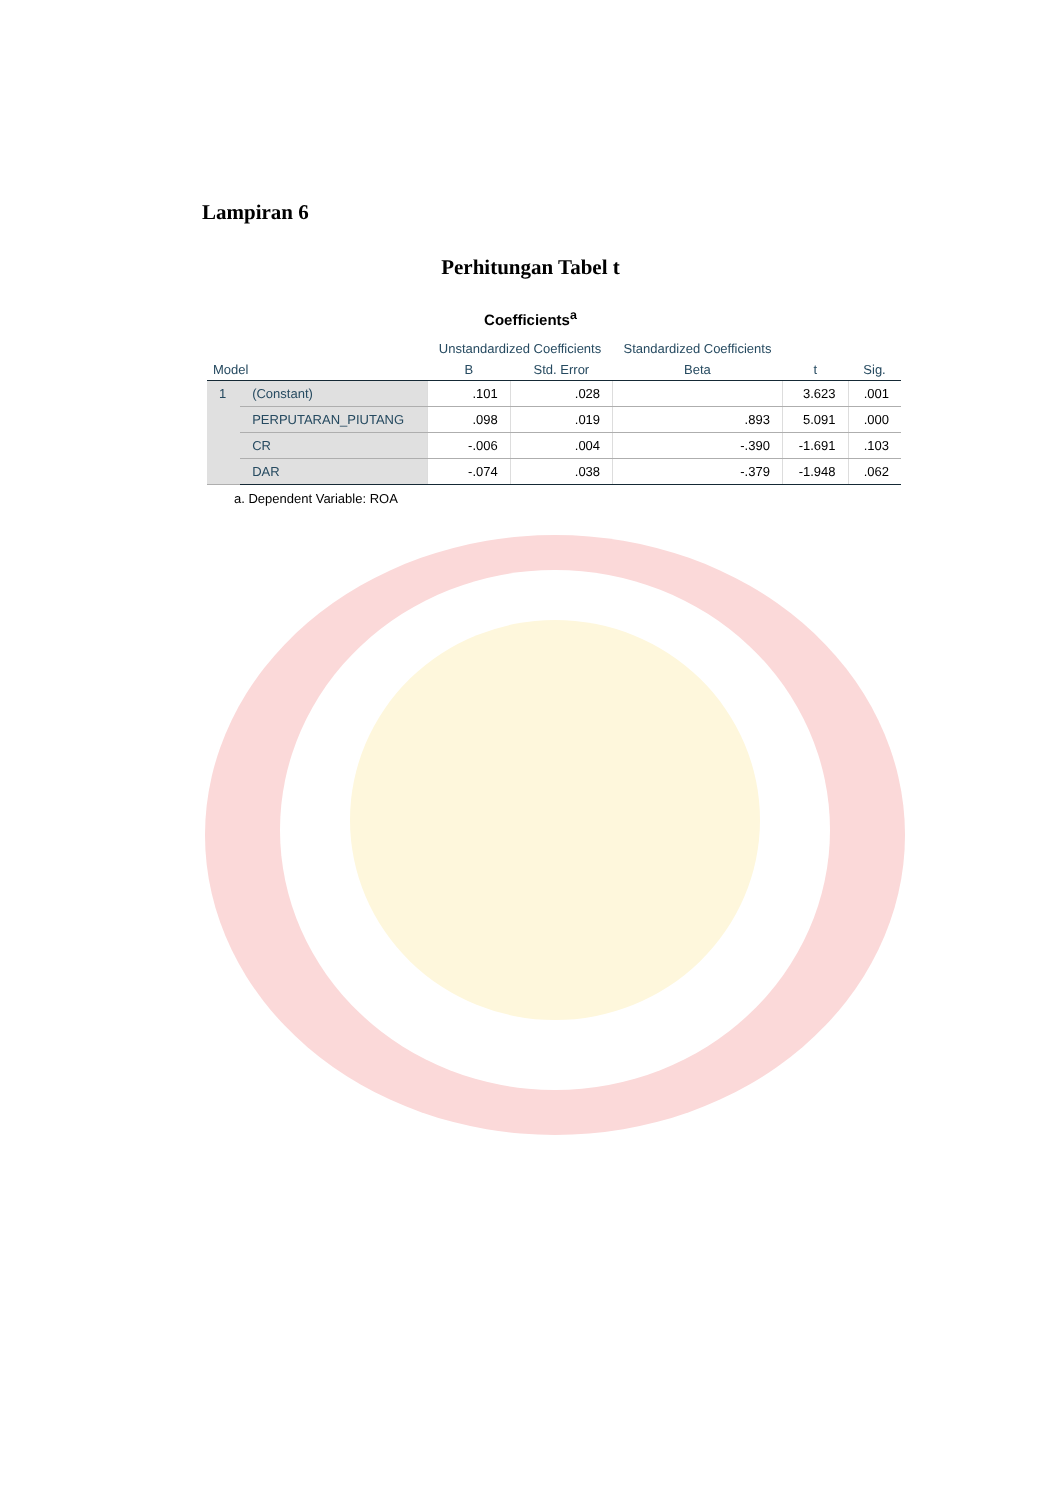Lampiran 6
Perhitungan Tabel t
Coefficients<sup>a</sup>
| | | Unstandardized Coefficients | | Standardized Coefficients | | |
| --- | --- | --- | --- | --- | --- | --- |
| Model | | B | Std. Error | Beta | t | Sig. |
| 1 | (Constant) | .101 | .028 | | 3.623 | .001 |
| | PERPUTARAN_PIUTANG | .098 | .019 | .893 | 5.091 | .000 |
| | CR | -.006 | .004 | -.390 | -1.691 | .103 |
| | DAR | -.074 | .038 | -.379 | -1.948 | .062 |
a. Dependent Variable: ROA